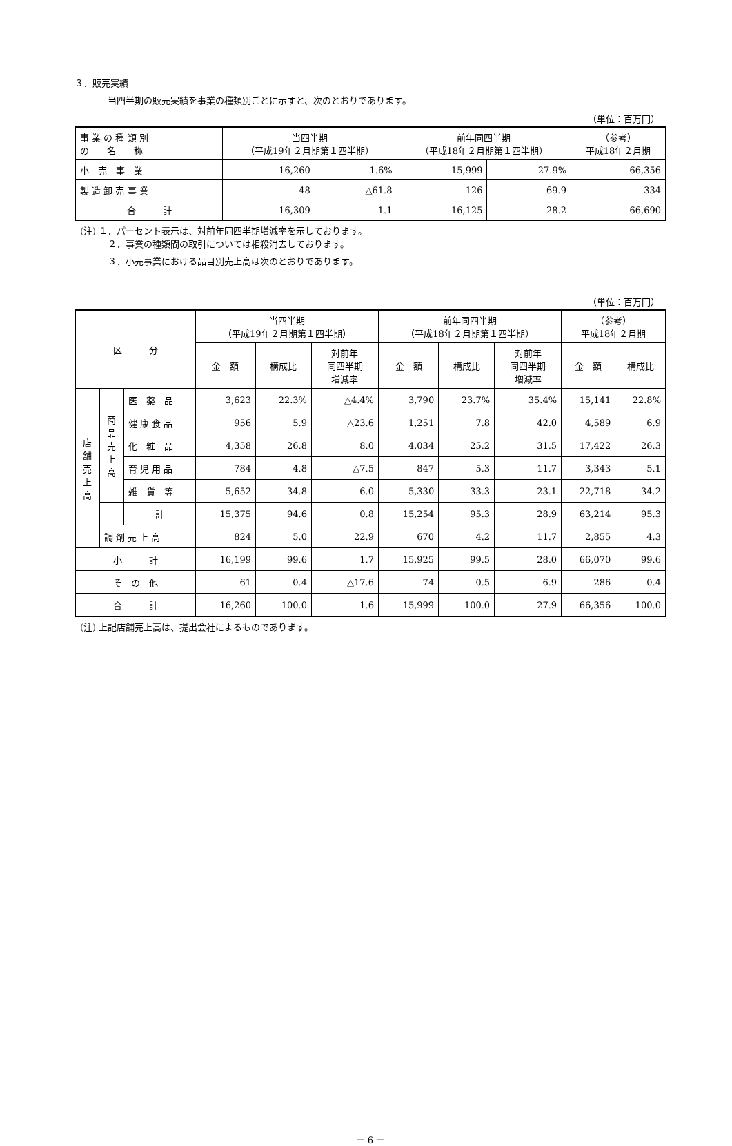３．販売実績
当四半期の販売実績を事業の種類別ごとに示すと、次のとおりであります。
（単位：百万円）
| 事 業 の 種 類 別 の 名 称 | 当四半期 （平成19年２月期第１四半期） | | 前年同四半期 （平成18年２月期第１四半期） | | （参考） 平成18年２月期 |
| --- | --- | --- | --- | --- | --- |
| 小 売 事 業 | 16,260 | 1.6% | 15,999 | 27.9% | 66,356 |
| 製 造 卸 売 事 業 | 48 | △61.8 | 126 | 69.9 | 334 |
| 合 計 | 16,309 | 1.1 | 16,125 | 28.2 | 66,690 |
(注) １．パーセント表示は、対前年同四半期増減率を示しております。
２．事業の種類間の取引については相殺消去しております。
３．小売事業における品目別売上高は次のとおりであります。
（単位：百万円）
| 区 分 | | | 当四半期 （平成19年２月期第１四半期） | | | 前年同四半期 （平成18年２月期第１四半期） | | | （参考） 平成18年２月期 | |
| --- | --- | --- | --- | --- | --- | --- | --- | --- | --- | --- |
| | | | 金 額 | 構成比 | 対前年 同四半期 増減率 | 金 額 | 構成比 | 対前年 同四半期 増減率 | 金 額 | 構成比 |
| 店 舗 売 上 高 | 商 品 売 上 高 | 医 薬 品 | 3,623 | 22.3% | △4.4% | 3,790 | 23.7% | 35.4% | 15,141 | 22.8% |
| | | 健 康 食 品 | 956 | 5.9 | △23.6 | 1,251 | 7.8 | 42.0 | 4,589 | 6.9 |
| | | 化 粧 品 | 4,358 | 26.8 | 8.0 | 4,034 | 25.2 | 31.5 | 17,422 | 26.3 |
| | | 育 児 用 品 | 784 | 4.8 | △7.5 | 847 | 5.3 | 11.7 | 3,343 | 5.1 |
| | | 雑 貨 等 | 5,652 | 34.8 | 6.0 | 5,330 | 33.3 | 23.1 | 22,718 | 34.2 |
| | | 計 | 15,375 | 94.6 | 0.8 | 15,254 | 95.3 | 28.9 | 63,214 | 95.3 |
| | 調 剤 売 上 高 | | 824 | 5.0 | 22.9 | 670 | 4.2 | 11.7 | 2,855 | 4.3 |
| 小 計 | | | 16,199 | 99.6 | 1.7 | 15,925 | 99.5 | 28.0 | 66,070 | 99.6 |
| そ の 他 | | | 61 | 0.4 | △17.6 | 74 | 0.5 | 6.9 | 286 | 0.4 |
| 合 計 | | | 16,260 | 100.0 | 1.6 | 15,999 | 100.0 | 27.9 | 66,356 | 100.0 |
(注) 上記店舗売上高は、提出会社によるものであります。
－ 6 －